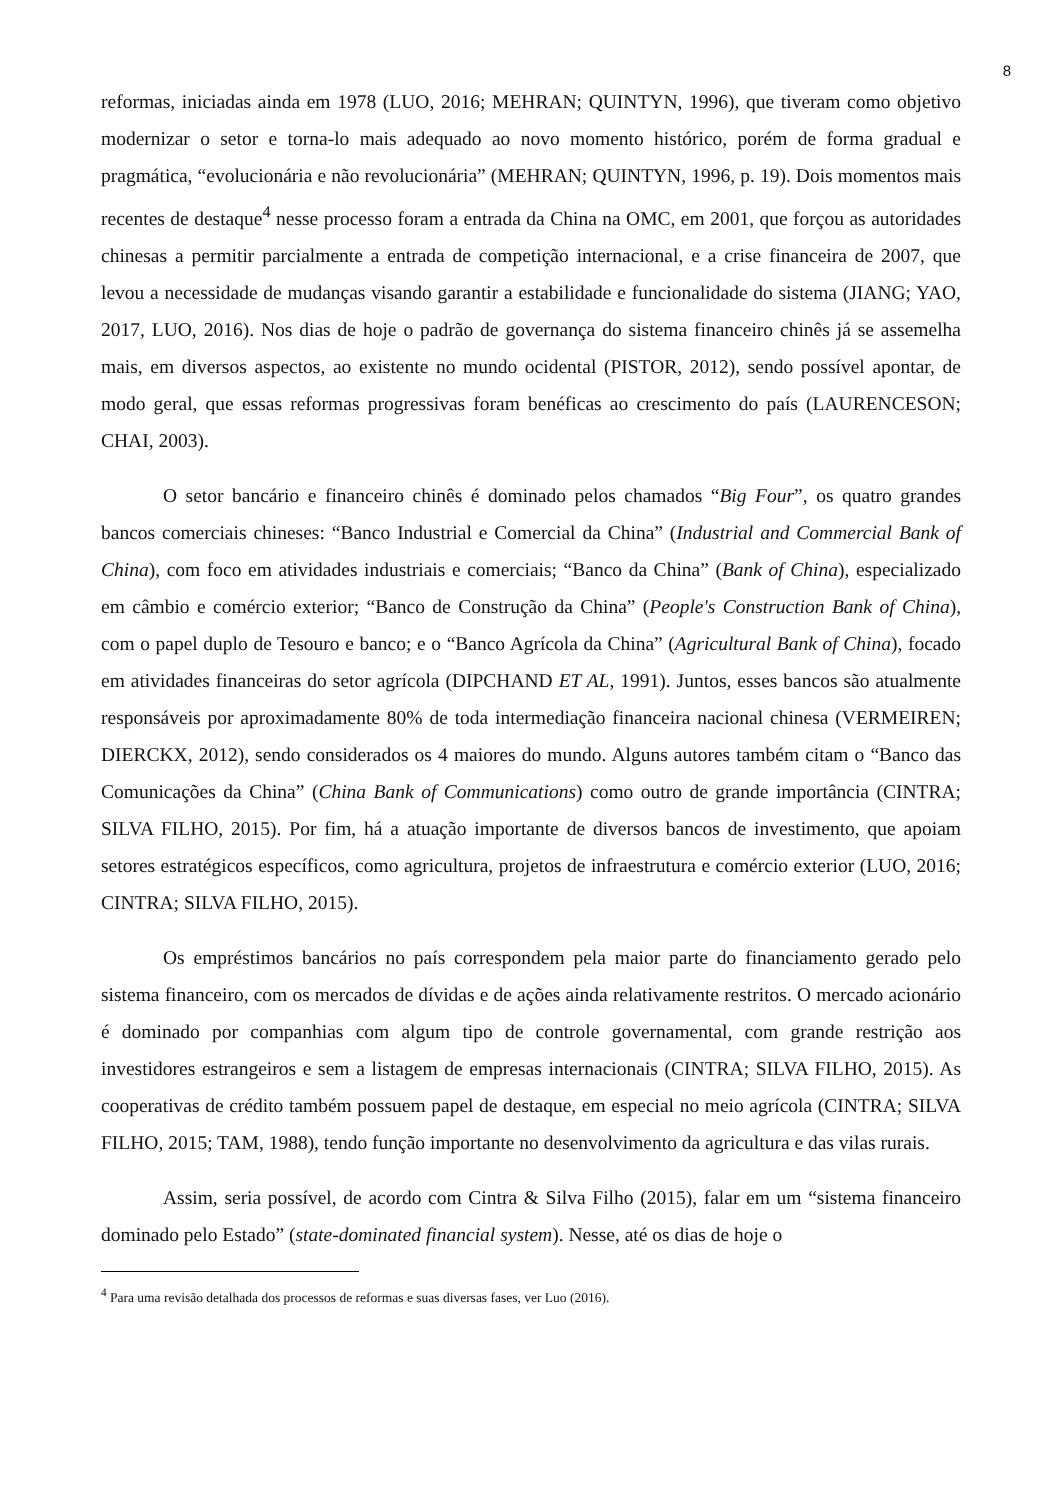8
reformas, iniciadas ainda em 1978 (LUO, 2016; MEHRAN; QUINTYN, 1996), que tiveram como objetivo modernizar o setor e torna-lo mais adequado ao novo momento histórico, porém de forma gradual e pragmática, “evolucionária e não revolucionária” (MEHRAN; QUINTYN, 1996, p. 19). Dois momentos mais recentes de destaque<sup>4</sup> nesse processo foram a entrada da China na OMC, em 2001, que forçou as autoridades chinesas a permitir parcialmente a entrada de competição internacional, e a crise financeira de 2007, que levou a necessidade de mudanças visando garantir a estabilidade e funcionalidade do sistema (JIANG; YAO, 2017, LUO, 2016). Nos dias de hoje o padrão de governança do sistema financeiro chinês já se assemelha mais, em diversos aspectos, ao existente no mundo ocidental (PISTOR, 2012), sendo possível apontar, de modo geral, que essas reformas progressivas foram benéficas ao crescimento do país (LAURENCESON; CHAI, 2003).
O setor bancário e financeiro chinês é dominado pelos chamados “Big Four”, os quatro grandes bancos comerciais chineses: “Banco Industrial e Comercial da China” (Industrial and Commercial Bank of China), com foco em atividades industriais e comerciais; “Banco da China” (Bank of China), especializado em câmbio e comércio exterior; “Banco de Construção da China” (People's Construction Bank of China), com o papel duplo de Tesouro e banco; e o “Banco Agrícola da China” (Agricultural Bank of China), focado em atividades financeiras do setor agrícola (DIPCHAND ET AL, 1991). Juntos, esses bancos são atualmente responsáveis por aproximadamente 80% de toda intermediação financeira nacional chinesa (VERMEIREN; DIERCKX, 2012), sendo considerados os 4 maiores do mundo. Alguns autores também citam o “Banco das Comunicações da China” (China Bank of Communications) como outro de grande importância (CINTRA; SILVA FILHO, 2015). Por fim, há a atuação importante de diversos bancos de investimento, que apoiam setores estratégicos específicos, como agricultura, projetos de infraestrutura e comércio exterior (LUO, 2016; CINTRA; SILVA FILHO, 2015).
Os empréstimos bancários no país correspondem pela maior parte do financiamento gerado pelo sistema financeiro, com os mercados de dívidas e de ações ainda relativamente restritos. O mercado acionário é dominado por companhias com algum tipo de controle governamental, com grande restrição aos investidores estrangeiros e sem a listagem de empresas internacionais (CINTRA; SILVA FILHO, 2015). As cooperativas de crédito também possuem papel de destaque, em especial no meio agrícola (CINTRA; SILVA FILHO, 2015; TAM, 1988), tendo função importante no desenvolvimento da agricultura e das vilas rurais.
Assim, seria possível, de acordo com Cintra & Silva Filho (2015), falar em um “sistema financeiro dominado pelo Estado” (state-dominated financial system). Nesse, até os dias de hoje o
<sup>4</sup> Para uma revisão detalhada dos processos de reformas e suas diversas fases, ver Luo (2016).